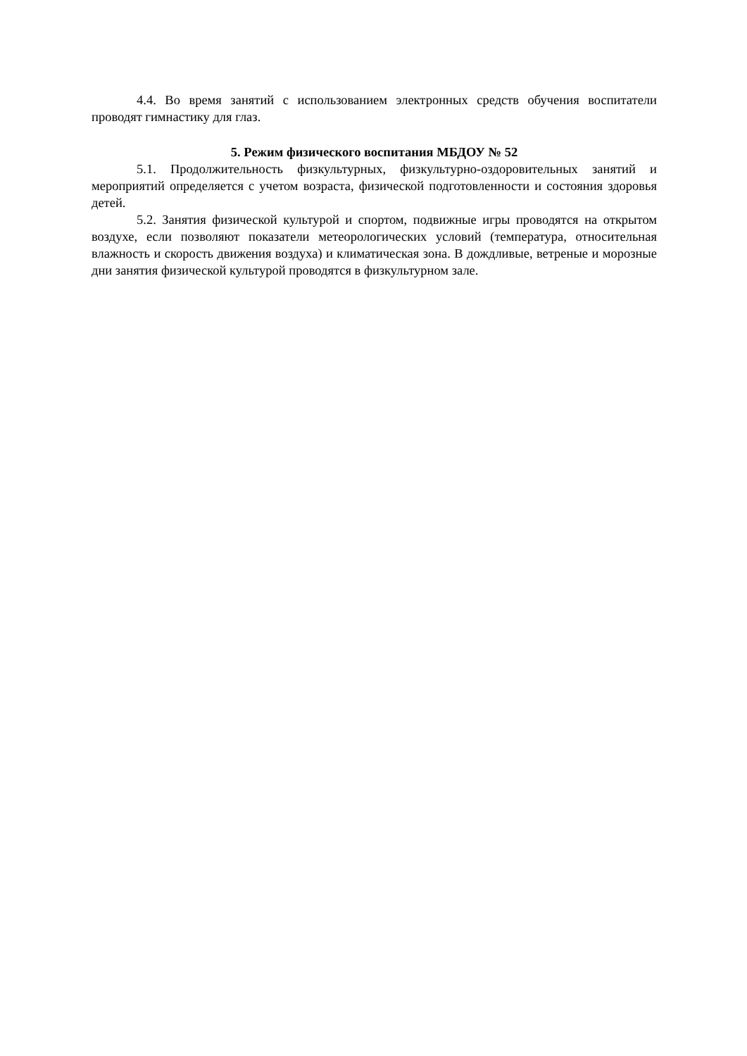4.4. Во время занятий с использованием электронных средств обучения воспитатели проводят гимнастику для глаз.
5. Режим физического воспитания МБДОУ № 52
5.1. Продолжительность физкультурных, физкультурно-оздоровительных занятий и мероприятий определяется с учетом возраста, физической подготовленности и состояния здоровья детей.
5.2. Занятия физической культурой и спортом, подвижные игры проводятся на открытом воздухе, если позволяют показатели метеорологических условий (температура, относительная влажность и скорость движения воздуха) и климатическая зона. В дождливые, ветреные и морозные дни занятия физической культурой проводятся в физкультурном зале.